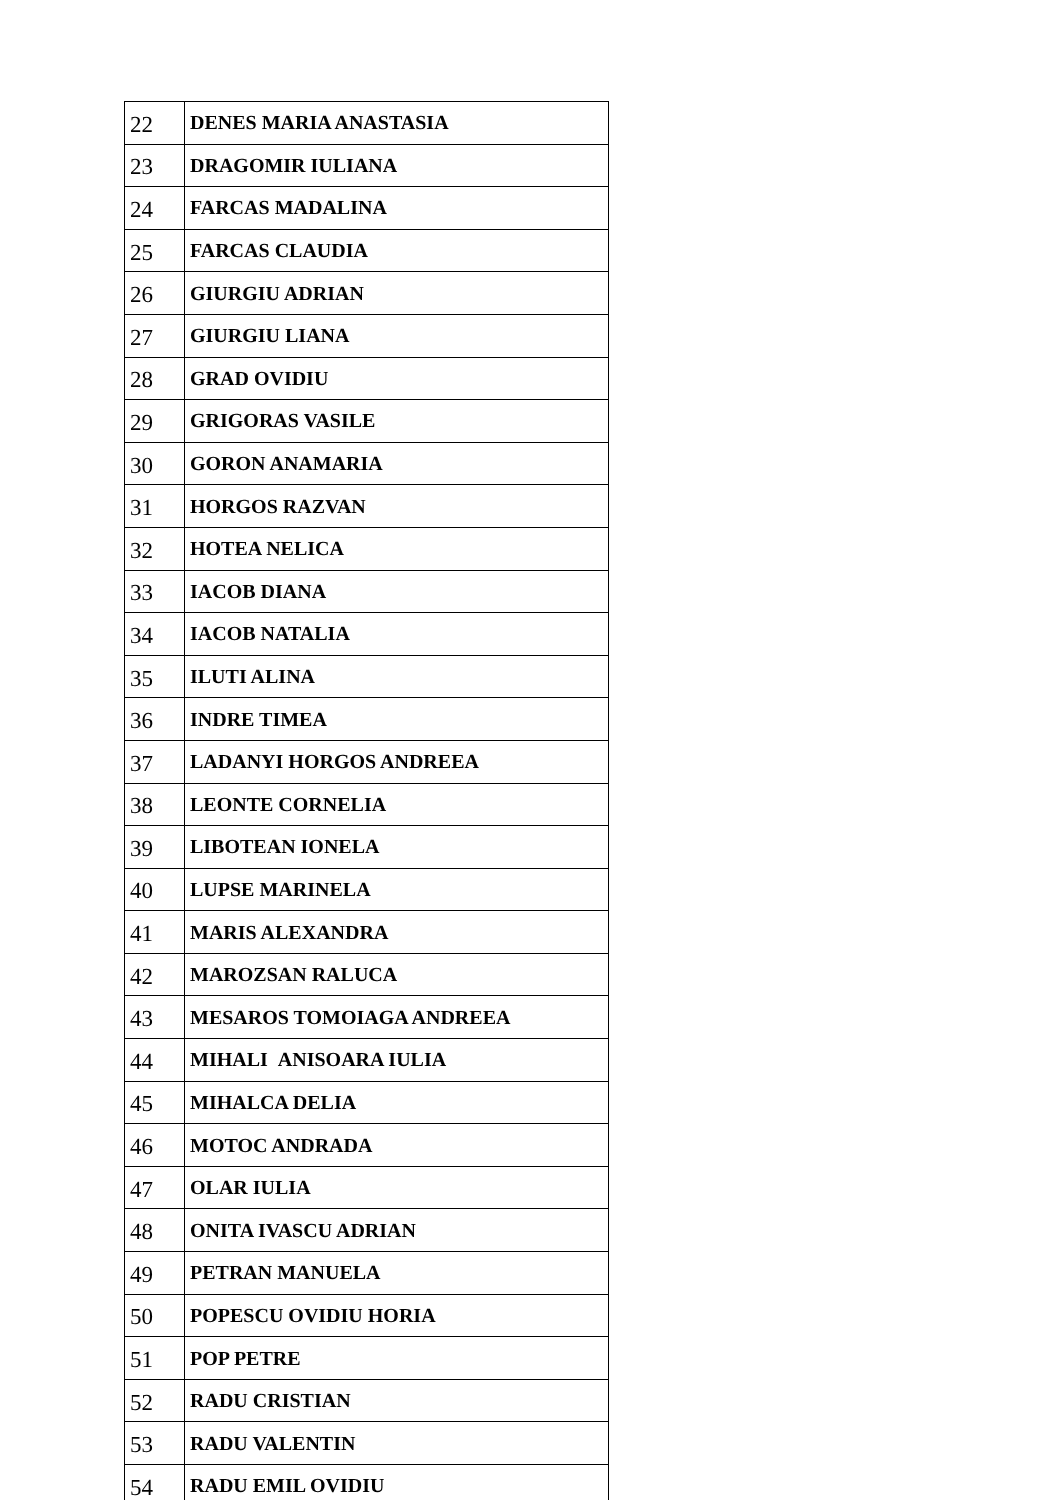| 22 | DENES MARIA ANASTASIA |
| 23 | DRAGOMIR IULIANA |
| 24 | FARCAS MADALINA |
| 25 | FARCAS CLAUDIA |
| 26 | GIURGIU ADRIAN |
| 27 | GIURGIU LIANA |
| 28 | GRAD OVIDIU |
| 29 | GRIGORAS VASILE |
| 30 | GORON ANAMARIA |
| 31 | HORGOS RAZVAN |
| 32 | HOTEA NELICA |
| 33 | IACOB DIANA |
| 34 | IACOB NATALIA |
| 35 | ILUTI ALINA |
| 36 | INDRE TIMEA |
| 37 | LADANYI HORGOS ANDREEA |
| 38 | LEONTE CORNELIA |
| 39 | LIBOTEAN IONELA |
| 40 | LUPSE MARINELA |
| 41 | MARIS ALEXANDRA |
| 42 | MAROZSAN RALUCA |
| 43 | MESAROS TOMOIAGA ANDREEA |
| 44 | MIHALI ANISOARA IULIA |
| 45 | MIHALCA DELIA |
| 46 | MOTOC ANDRADA |
| 47 | OLAR IULIA |
| 48 | ONITA IVASCU ADRIAN |
| 49 | PETRAN MANUELA |
| 50 | POPESCU OVIDIU HORIA |
| 51 | POP PETRE |
| 52 | RADU CRISTIAN |
| 53 | RADU VALENTIN |
| 54 | RADU EMIL OVIDIU |